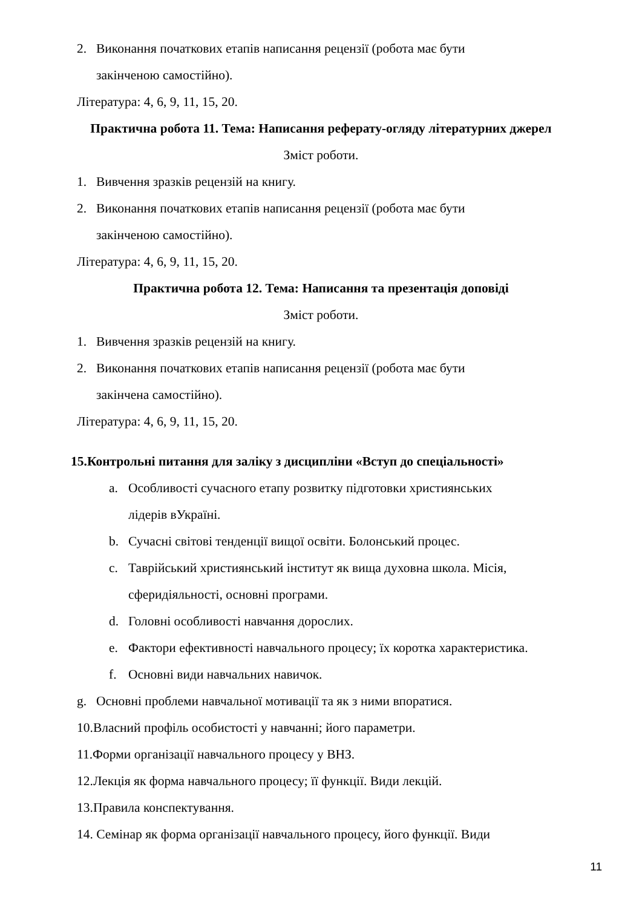2. Виконання початкових етапів написання рецензії (робота має бути
закінченою самостійно).
Література: 4, 6, 9, 11, 15, 20.
Практична робота 11. Тема: Написання реферату-огляду літературних джерел
Зміст роботи.
1. Вивчення зразків рецензій на книгу.
2. Виконання початкових етапів написання рецензії (робота має бути
закінченою самостійно).
Література: 4, 6, 9, 11, 15, 20.
Практична робота 12. Тема: Написання та презентація доповіді
Зміст роботи.
1. Вивчення зразків рецензій на книгу.
2. Виконання початкових етапів написання рецензії (робота має бути
закінчена самостійно).
Література: 4, 6, 9, 11, 15, 20.
15.Контрольні питання для заліку з дисципліни «Вступ до спеціальності»
a. Особливості сучасного етапу розвитку підготовки християнських
лідерів вУкраїні.
b. Сучасні світові тенденції вищої освіти. Болонський процес.
c. Таврійський християнський інститут як вища духовна школа. Місія,
сферидіяльності, основні програми.
d. Головні особливості навчання дорослих.
e. Фактори ефективності навчального процесу; їх коротка характеристика.
f. Основні види навчальних навичок.
g. Основні проблеми навчальної мотивації та як з ними впоратися.
10.Власний профіль особистості у навчанні; його параметри.
11.Форми організації навчального процесу у ВНЗ.
12.Лекція як форма навчального процесу; її функції. Види лекцій.
13.Правила конспектування.
14. Семінар як форма організації навчального процесу, його функції. Види
11